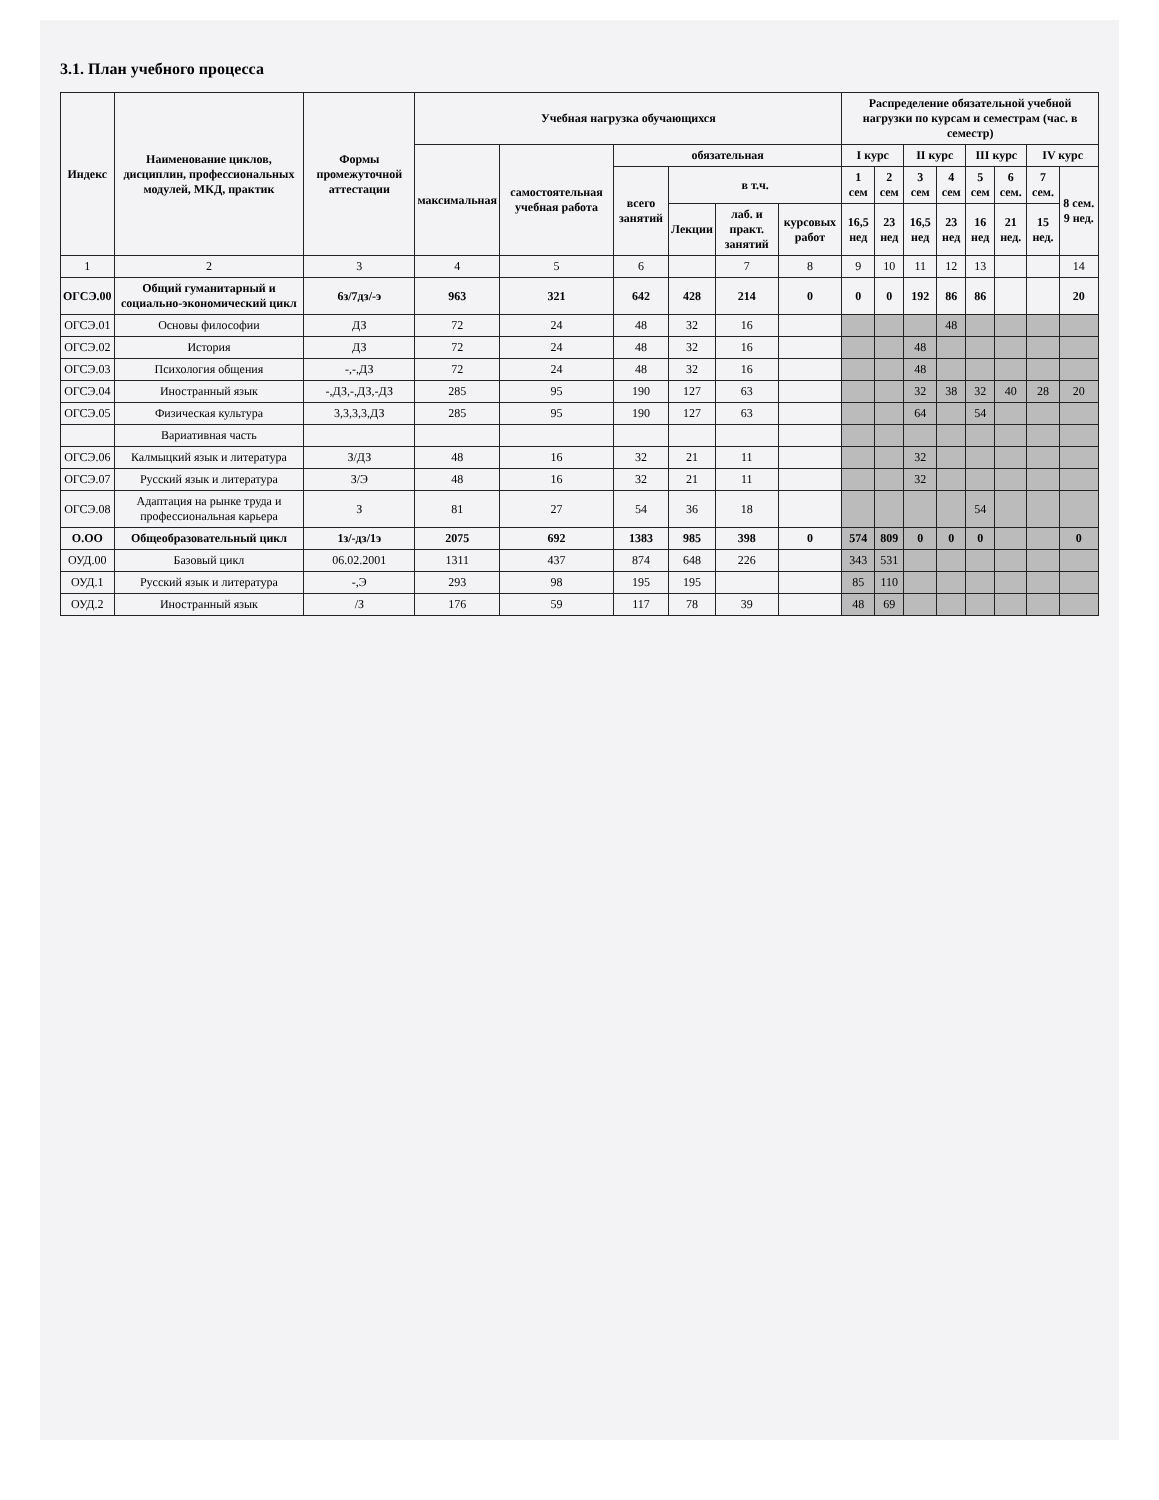3.1. План учебного процесса
| Индекс | Наименование циклов, дисциплин, профессиональных модулей, МКД, практик | Формы промежуточной аттестации | Учебная нагрузка обучающихся | | | | | | Распределение обязательной учебной нагрузки по курсам и семестрам (час. в семестр) | | | | | | | |
| --- | --- | --- | --- | --- | --- | --- | --- | --- | --- | --- | --- | --- | --- | --- | --- | --- |
| | | | максимальная | самостоятельная учебная работа | обязательная | | | | I курс | | II курс | | III курс | | IV курс | |
| | | | | | всего занятий | в т.ч. | | | 1 сем | 2 сем | 3 сем | 4 сем | 5 сем | 6 сем. | 7 сем. | 8 сем. 9 нед. |
| | | | | | | Лекции | лаб. и практ. занятий | курсовых работ | 16,5 нед | 23 нед | 16,5 нед | 23 нед | 16 нед | 21 нед. | 15 нед. | |
| 1 | 2 | 3 | 4 | 5 | 6 | | 7 | 8 | 9 | 10 | 11 | 12 | 13 | | | 14 |
| ОГСЭ.00 | Общий гуманитарный и социально-экономический цикл | 6з/7дз/-э | 963 | 321 | 642 | 428 | 214 | 0 | 0 | 0 | 192 | 86 | 86 | | | 20 |
| ОГСЭ.01 | Основы философии | ДЗ | 72 | 24 | 48 | 32 | 16 | | | | | 48 | | | | |
| ОГСЭ.02 | История | ДЗ | 72 | 24 | 48 | 32 | 16 | | | | 48 | | | | | |
| ОГСЭ.03 | Психология общения | -,-,ДЗ | 72 | 24 | 48 | 32 | 16 | | | | 48 | | | | | |
| ОГСЭ.04 | Иностранный язык | -,ДЗ,-,ДЗ,-ДЗ | 285 | 95 | 190 | 127 | 63 | | | | 32 | 38 | 32 | 40 | 28 | 20 |
| ОГСЭ.05 | Физическая культура | 3,3,3,3,ДЗ | 285 | 95 | 190 | 127 | 63 | | | | 64 | | 54 | | | |
| | Вариативная часть | | | | | | | | | | | | | | | |
| ОГСЭ.06 | Калмыцкий язык и литература | З/ДЗ | 48 | 16 | 32 | 21 | 11 | | | | 32 | | | | | |
| ОГСЭ.07 | Русский язык и литература | З/Э | 48 | 16 | 32 | 21 | 11 | | | | 32 | | | | | |
| ОГСЭ.08 | Адаптация на рынке труда и профессиональная карьера | З | 81 | 27 | 54 | 36 | 18 | | | | | | 54 | | | |
| О.ОО | Общеобразовательный цикл | 1з/-дз/1э | 2075 | 692 | 1383 | 985 | 398 | 0 | 574 | 809 | 0 | 0 | 0 | | | 0 |
| ОУД.00 | Базовый цикл | 06.02.2001 | 1311 | 437 | 874 | 648 | 226 | | 343 | 531 | | | | | | |
| ОУД.1 | Русский язык и литература | -,Э | 293 | 98 | 195 | 195 | | | 85 | 110 | | | | | | |
| ОУД.2 | Иностранный язык | /З | 176 | 59 | 117 | 78 | 39 | | 48 | 69 | | | | | | |